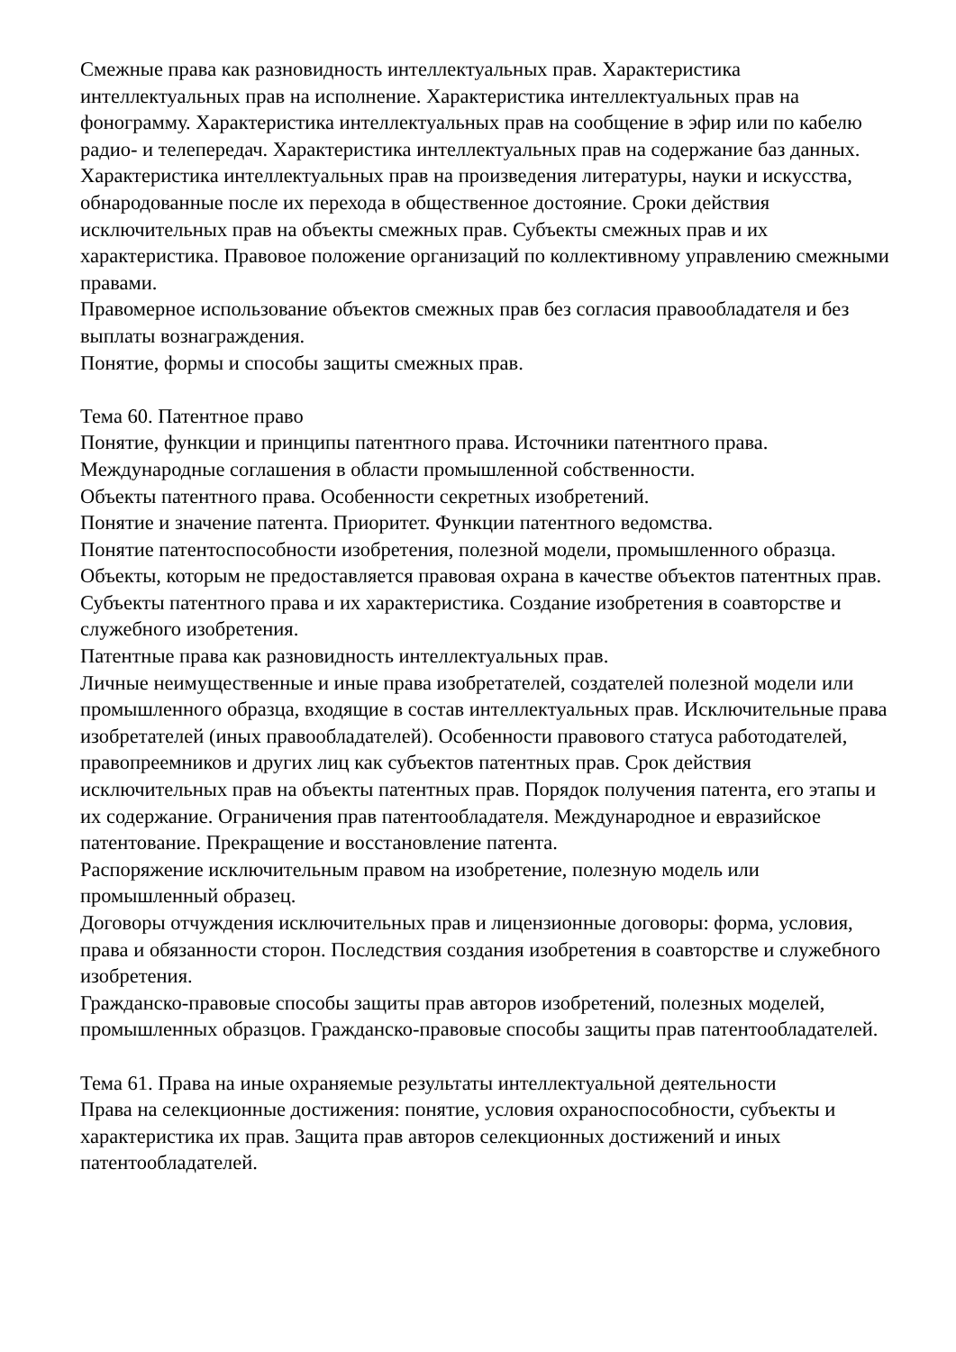Смежные права как разновидность интеллектуальных прав. Характеристика интеллектуальных прав на исполнение. Характеристика интеллектуальных прав на фонограмму. Характеристика интеллектуальных прав на сообщение в эфир или по кабелю радио- и телепередач. Характеристика интеллектуальных прав на содержание баз данных. Характеристика интеллектуальных прав на произведения литературы, науки и искусства, обнародованные после их перехода в общественное достояние. Сроки действия исключительных прав на объекты смежных прав. Субъекты смежных прав и их характеристика. Правовое положение организаций по коллективному управлению смежными правами.
Правомерное использование объектов смежных прав без согласия правообладателя и без выплаты вознаграждения.
Понятие, формы и способы защиты смежных прав.
Тема 60. Патентное право
Понятие, функции и принципы патентного права. Источники патентного права. Международные соглашения в области промышленной собственности.
Объекты патентного права. Особенности секретных изобретений.
Понятие и значение патента. Приоритет. Функции патентного ведомства.
Понятие патентоспособности изобретения, полезной модели, промышленного образца. Объекты, которым не предоставляется правовая охрана в качестве объектов патентных прав.
Субъекты патентного права и их характеристика. Создание изобретения в соавторстве и служебного изобретения.
Патентные права как разновидность интеллектуальных прав.
Личные неимущественные и иные права изобретателей, создателей полезной модели или промышленного образца, входящие в состав интеллектуальных прав. Исключительные права изобретателей (иных правообладателей). Особенности правового статуса работодателей, правопреемников и других лиц как субъектов патентных прав. Срок действия исключительных прав на объекты патентных прав. Порядок получения патента, его этапы и их содержание. Ограничения прав патентообладателя. Международное и евразийское патентование. Прекращение и восстановление патента.
Распоряжение исключительным правом на изобретение, полезную модель или промышленный образец.
Договоры отчуждения исключительных прав и лицензионные договоры: форма, условия, права и обязанности сторон. Последствия создания изобретения в соавторстве и служебного изобретения.
Гражданско-правовые способы защиты прав авторов изобретений, полезных моделей, промышленных образцов. Гражданско-правовые способы защиты прав патентообладателей.
Тема 61. Права на иные охраняемые результаты интеллектуальной деятельности
Права на селекционные достижения: понятие, условия охраноспособности, субъекты и характеристика их прав. Защита прав авторов селекционных достижений и иных патентообладателей.